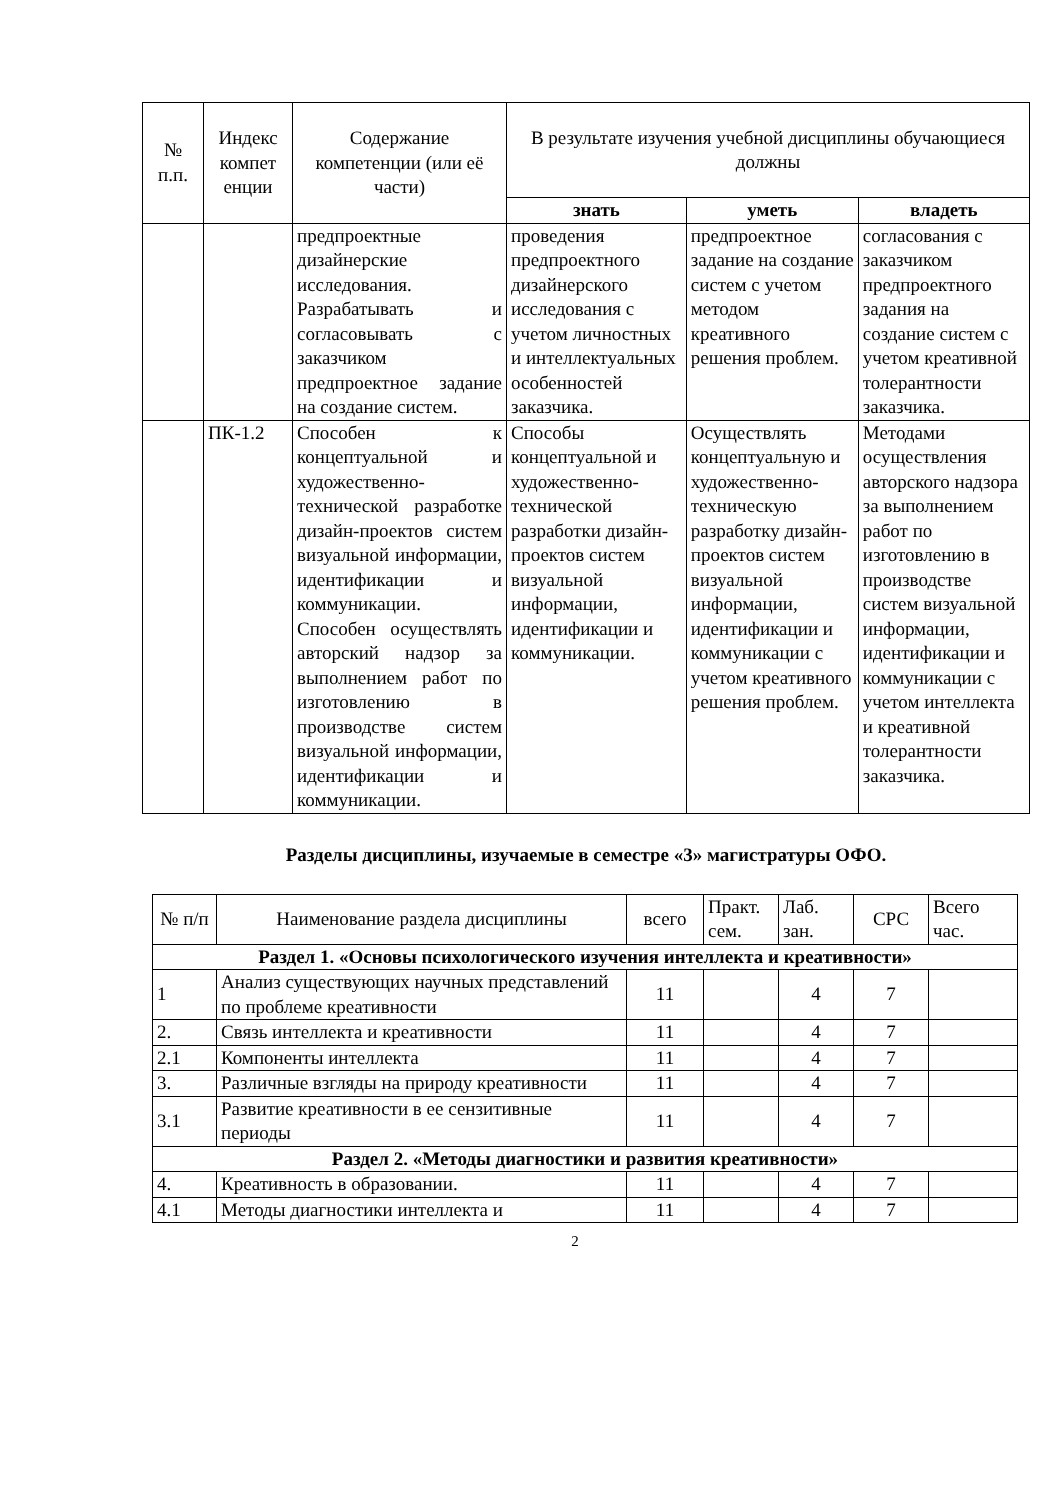| № п.п. | Индекс компет енции | Содержание компетенции (или её части) | В результате изучения учебной дисциплины обучающиеся должны | | |
| --- | --- | --- | --- | --- | --- |
| | | | знать | уметь | владеть |
| | | предпроектные дизайнерские исследования. Разрабатывать и согласовывать с заказчиком предпроектное задание на создание систем. | проведения предпроектного дизайнерского исследования с учетом личностных и интеллектуальных особенностей заказчика. | предпроектное задание на создание систем с учетом методом креативного решения проблем. | согласования с заказчиком предпроектного задания на создание систем с учетом креативной толерантности заказчика. |
| | ПК-1.2 | Способен к концептуальной и художественно-технической разработке дизайн-проектов систем визуальной информации, идентификации и коммуникации. Способен осуществлять авторский надзор за выполнением работ по изготовлению в производстве систем визуальной информации, идентификации и коммуникации. | Способы концептуальной и художественно-технической разработки дизайн-проектов систем визуальной информации, идентификации и коммуникации. | Осуществлять концептуальную и художественно-техническую разработку дизайн-проектов систем визуальной информации, идентификации и коммуникации с учетом креативного решения проблем. | Методами осуществления авторского надзора за выполнением работ по изготовлению в производстве систем визуальной информации, идентификации и коммуникации с учетом интеллекта и креативной толерантности заказчика. |
Разделы дисциплины, изучаемые в семестре «3» магистратуры ОФО.
| № п/п | Наименование раздела дисциплины | всего | Практ. сем. | Лаб. зан. | СРС | Всего час. |
| Раздел 1. «Основы психологического изучения интеллекта и креативности» | | | | | | |
| 1 | Анализ существующих научных представлений по проблеме креативности | 11 | | 4 | 7 | |
| 2. | Связь интеллекта и креативности | 11 | | 4 | 7 | |
| 2.1 | Компоненты интеллекта | 11 | | 4 | 7 | |
| 3. | Различные взгляды на природу креативности | 11 | | 4 | 7 | |
| 3.1 | Развитие креативности в ее сензитивные периоды | 11 | | 4 | 7 | |
| Раздел 2. «Методы диагностики и развития креативности» | | | | | | |
| 4. | Креативность в образовании. | 11 | | 4 | 7 | |
| 4.1 | Методы диагностики интеллекта и | 11 | | 4 | 7 | |
2